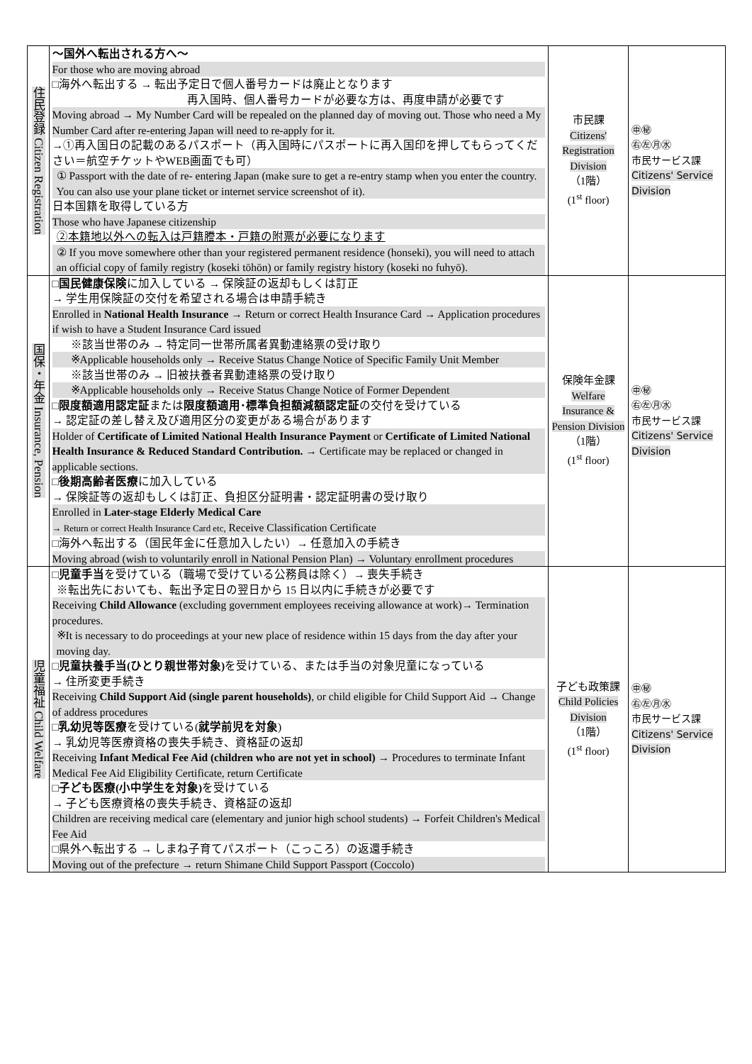| 住民登録 Citizen Registration | ～国外へ転出される方へ～ For those who are moving abroad □海外へ転出する → 転出予定日で個人番号カードは廃止となります 再入国時、個人番号カードが必要な方は、再度申請が必要です Moving abroad → My Number Card will be repealed on the planned day of moving out. Those who need a My Number Card after re-entering Japan will need to re-apply for it. →①再入国日の記載のあるパスポート（再入国時にパスポートに再入国印を押してもらってください＝航空チケットやWEB画面でも可） ① Passport with the date of re- entering Japan (make sure to get a re-entry stamp when you enter the country. You can also use your plane ticket or internet service screenshot of it). 日本国籍を取得している方 Those who have Japanese citizenship ②本籍地以外への転入は戸籍謄本・戸籍の附票が必要になります ② If you move somewhere other than your registered permanent residence (honseki), you will need to attach an official copy of family registry (koseki tōhōn) or family registry history (koseki no fuhyō). | 市民課 Citizens' Registration Division （1階） (1<sup>st</sup> floor) | ㊥㊙ ㊨㊧㊊㊌ 市民サービス課 Citizens' Service Division |
| 国保・年金 Insurance, Pension | □ 国民健康保険 に加入している → 保険証の返却もしくは訂正 → 学生用保険証の交付を希望される場合は申請手続き Enrolled in National Health Insurance → Return or correct Health Insurance Card → Application procedures if wish to have a Student Insurance Card issued ※該当世帯のみ → 特定同一世帯所属者異動連絡票の受け取り ※Applicable households only → Receive Status Change Notice of Specific Family Unit Member ※該当世帯のみ → 旧被扶養者異動連絡票の受け取り ※Applicable households only → Receive Status Change Notice of Former Dependent □ 限度額適用認定証 または 限度額適用･標準負担額減額認定証 の交付を受けている → 認定証の差し替え及び適用区分の変更がある場合があります Holder of Certificate of Limited National Health Insurance Payment or Certificate of Limited National Health Insurance & Reduced Standard Contribution. → Certificate may be replaced or changed in applicable sections. □ 後期高齢者医療 に加入している → 保険証等の返却もしくは訂正、負担区分証明書・認定証明書の受け取り Enrolled in Later-stage Elderly Medical Care → Return or correct Health Insurance Card etc, Receive Classification Certificate □海外へ転出する（国民年金に任意加入したい）→ 任意加入の手続き Moving abroad (wish to voluntarily enroll in National Pension Plan) → Voluntary enrollment procedures | 保険年金課 Welfare Insurance & Pension Division （1階） (1<sup>st</sup> floor) | ㊥㊙ ㊨㊧㊊㊌ 市民サービス課 Citizens' Service Division |
| 児童福祉 Child Welfare | □ 児童手当 を受けている（職場で受けている公務員は除く）→ 喪失手続き ※転出先においても、転出予定日の翌日から 15 日以内に手続きが必要です Receiving Child Allowance (excluding government employees receiving allowance at work)→ Termination procedures. ※It is necessary to do proceedings at your new place of residence within 15 days from the day after your moving day. □ 児童扶養手当(ひとり親世帯対象) を受けている、または手当の対象児童になっている → 住所変更手続き Receiving Child Support Aid (single parent households) , or child eligible for Child Support Aid → Change of address procedures □ 乳幼児等医療 を受けている( 就学前児を対象 ) → 乳幼児等医療資格の喪失手続き、資格証の返却 Receiving Infant Medical Fee Aid (children who are not yet in school) → Procedures to terminate Infant Medical Fee Aid Eligibility Certificate, return Certificate □ 子ども医療(小中学生を対象) を受けている → 子ども医療資格の喪失手続き、資格証の返却 Children are receiving medical care (elementary and junior high school students) → Forfeit Children's Medical Fee Aid □県外へ転出する → しまね子育てパスポート（こっころ）の返還手続き Moving out of the prefecture → return Shimane Child Support Passport (Coccolo) | 子ども政策課 Child Policies Division （1階） (1<sup>st</sup> floor) | ㊥㊙ ㊨㊧㊊㊌ 市民サービス課 Citizens' Service Division |